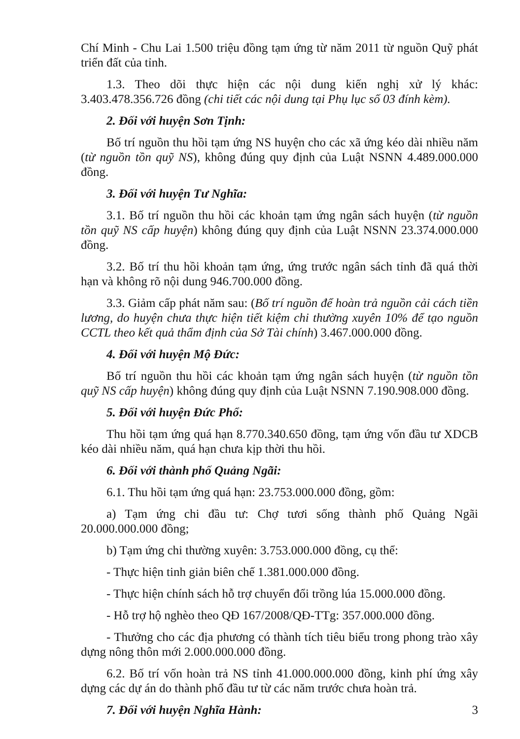Chí Minh - Chu Lai 1.500 triệu đồng tạm ứng từ năm 2011 từ nguồn Quỹ phát triển đất của tỉnh.
1.3. Theo dõi thực hiện các nội dung kiến nghị xử lý khác: 3.403.478.356.726 đồng (chi tiết các nội dung tại Phụ lục số 03 đính kèm).
2. Đối với huyện Sơn Tịnh:
Bố trí nguồn thu hồi tạm ứng NS huyện cho các xã ứng kéo dài nhiều năm (từ nguồn tồn quỹ NS), không đúng quy định của Luật NSNN 4.489.000.000 đồng.
3. Đối với huyện Tư Nghĩa:
3.1. Bố trí nguồn thu hồi các khoản tạm ứng ngân sách huyện (từ nguồn tồn quỹ NS cấp huyện) không đúng quy định của Luật NSNN 23.374.000.000 đồng.
3.2. Bố trí thu hồi khoản tạm ứng, ứng trước ngân sách tỉnh đã quá thời hạn và không rõ nội dung 946.700.000 đồng.
3.3. Giảm cấp phát năm sau: (Bố trí nguồn để hoàn trả nguồn cải cách tiền lương, do huyện chưa thực hiện tiết kiệm chi thường xuyên 10% để tạo nguồn CCTL theo kết quả thẩm định của Sở Tài chính) 3.467.000.000 đồng.
4. Đối với huyện Mộ Đức:
Bố trí nguồn thu hồi các khoản tạm ứng ngân sách huyện (từ nguồn tồn quỹ NS cấp huyện) không đúng quy định của Luật NSNN 7.190.908.000 đồng.
5. Đối với huyện Đức Phổ:
Thu hồi tạm ứng quá hạn 8.770.340.650 đồng, tạm ứng vốn đầu tư XDCB kéo dài nhiều năm, quá hạn chưa kịp thời thu hồi.
6. Đối với thành phố Quảng Ngãi:
6.1. Thu hồi tạm ứng quá hạn: 23.753.000.000 đồng, gồm:
a) Tạm ứng chi đầu tư: Chợ tươi sống thành phố Quảng Ngãi 20.000.000.000 đồng;
b) Tạm ứng chi thường xuyên: 3.753.000.000 đồng, cụ thể:
- Thực hiện tinh giản biên chế 1.381.000.000 đồng.
- Thực hiện chính sách hỗ trợ chuyển đổi trồng lúa 15.000.000 đồng.
- Hỗ trợ hộ nghèo theo QĐ 167/2008/QĐ-TTg: 357.000.000 đồng.
- Thưởng cho các địa phương có thành tích tiêu biểu trong phong trào xây dựng nông thôn mới 2.000.000.000 đồng.
6.2. Bố trí vốn hoàn trả NS tỉnh 41.000.000.000 đồng, kinh phí ứng xây dựng các dự án do thành phố đầu tư từ các năm trước chưa hoàn trả.
7. Đối với huyện Nghĩa Hành:
3